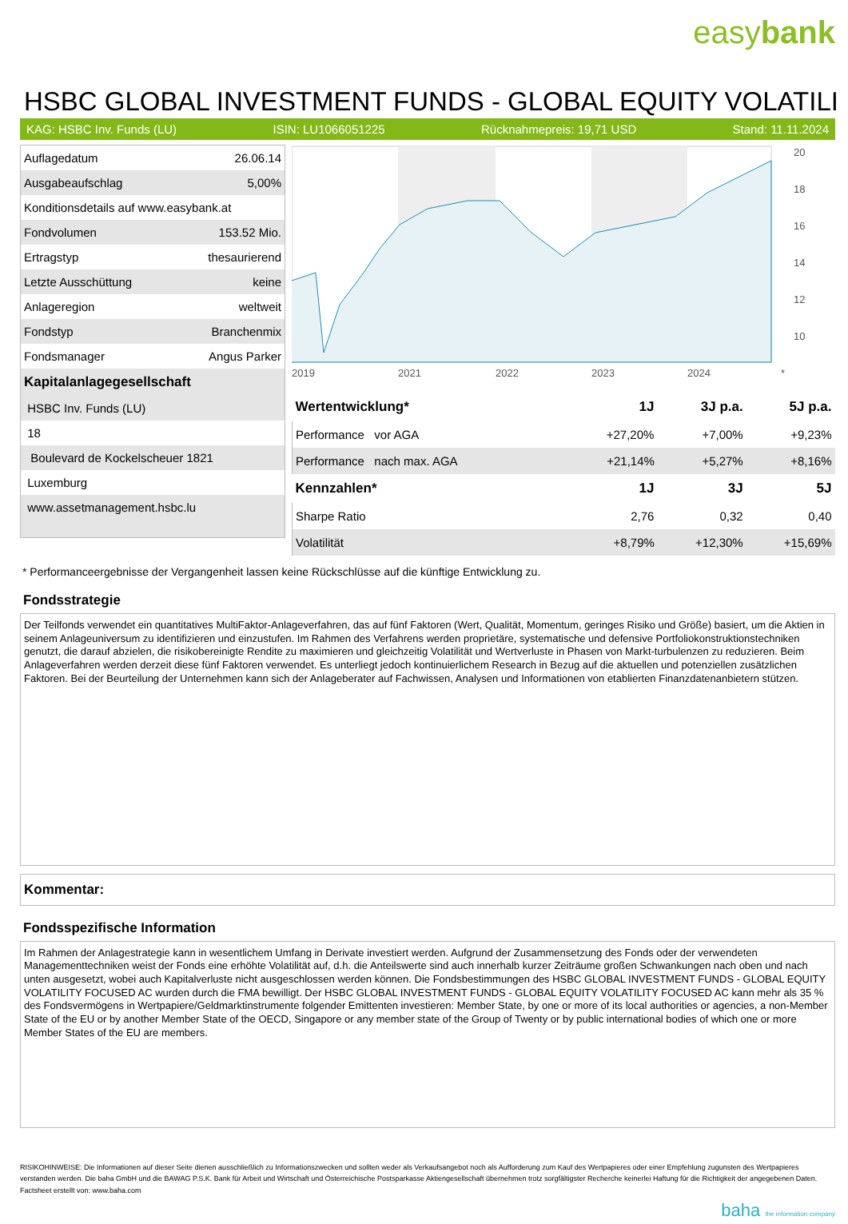easybank
HSBC GLOBAL INVESTMENT FUNDS - GLOBAL EQUITY VOLATILI
KAG: HSBC Inv. Funds (LU) ISIN: LU1066051225 Rücknahmepreis: 19,71 USD Stand: 11.11.2024
| Auflagedatum | 26.06.14 |
| Ausgabeaufschlag | 5,00% |
| Konditionsdetails auf www.easybank.at | |
| Fondvolumen | 153.52 Mio. |
| Ertragstyp | thesaurierend |
| Letzte Ausschüttung | keine |
| Anlageregion | weltweit |
| Fondstyp | Branchenmix |
| Fondsmanager | Angus Parker |
| Kapitalanlagegesellschaft | |
| HSBC Inv. Funds (LU) | |
| 18 | |
| Boulevard de Kockelscheuer 1821 | |
| Luxemburg | |
| www.assetmanagement.hsbc.lu | |
20
18
16
14
12
10
2019
2021
2022
2023
2024
*
| Wertentwicklung* | 1J | 3J p.a. | 5J p.a. |
| --- | --- | --- | --- |
| Performance vor AGA | +27,20% | +7,00% | +9,23% |
| Performance nach max. AGA | +21,14% | +5,27% | +8,16% |
| Kennzahlen* | 1J | 3J | 5J |
| Sharpe Ratio | 2,76 | 0,32 | 0,40 |
| Volatilität | +8,79% | +12,30% | +15,69% |
* Performanceergebnisse der Vergangenheit lassen keine Rückschlüsse auf die künftige Entwicklung zu.
Fondsstrategie
Der Teilfonds verwendet ein quantitatives MultiFaktor-Anlageverfahren, das auf fünf Faktoren (Wert, Qualität, Momentum, geringes Risiko und Größe) basiert, um die Aktien in seinem Anlageuniversum zu identifizieren und einzustufen. Im Rahmen des Verfahrens werden proprietäre, systematische und defensive Portfoliokonstruktionstechniken genutzt, die darauf abzielen, die risikobereinigte Rendite zu maximieren und gleichzeitig Volatilität und Wertverluste in Phasen von Markt-turbulenzen zu reduzieren. Beim Anlageverfahren werden derzeit diese fünf Faktoren verwendet. Es unterliegt jedoch kontinuierlichem Research in Bezug auf die aktuellen und potenziellen zusätzlichen Faktoren. Bei der Beurteilung der Unternehmen kann sich der Anlageberater auf Fachwissen, Analysen und Informationen von etablierten Finanzdatenanbietern stützen.
Kommentar:
Fondsspezifische Information
Im Rahmen der Anlagestrategie kann in wesentlichem Umfang in Derivate investiert werden. Aufgrund der Zusammensetzung des Fonds oder der verwendeten Managementtechniken weist der Fonds eine erhöhte Volatilität auf, d.h. die Anteilswerte sind auch innerhalb kurzer Zeiträume großen Schwankungen nach oben und nach unten ausgesetzt, wobei auch Kapitalverluste nicht ausgeschlossen werden können. Die Fondsbestimmungen des HSBC GLOBAL INVESTMENT FUNDS - GLOBAL EQUITY VOLATILITY FOCUSED AC wurden durch die FMA bewilligt. Der HSBC GLOBAL INVESTMENT FUNDS - GLOBAL EQUITY VOLATILITY FOCUSED AC kann mehr als 35 % des Fondsvermögens in Wertpapiere/Geldmarktinstrumente folgender Emittenten investieren: Member State, by one or more of its local authorities or agencies, a non-Member State of the EU or by another Member State of the OECD, Singapore or any member state of the Group of Twenty or by public international bodies of which one or more Member States of the EU are members.
RISIKOHINWEISE: Die Informationen auf dieser Seite dienen ausschließlich zu Informationszwecken und sollten weder als Verkaufsangebot noch als Aufforderung zum Kauf des Wertpapieres oder einer Empfehlung zugunsten des Wertpapieres verstanden werden. Die baha GmbH und die BAWAG P.S.K. Bank für Arbeit und Wirtschaft und Österreichische Postsparkasse Aktiengesellschaft übernehmen trotz sorgfältigster Recherche keinerlei Haftung für die Richtigkeit der angegebenen Daten.
Factsheet erstellt von: www.baha.com
baha the information company